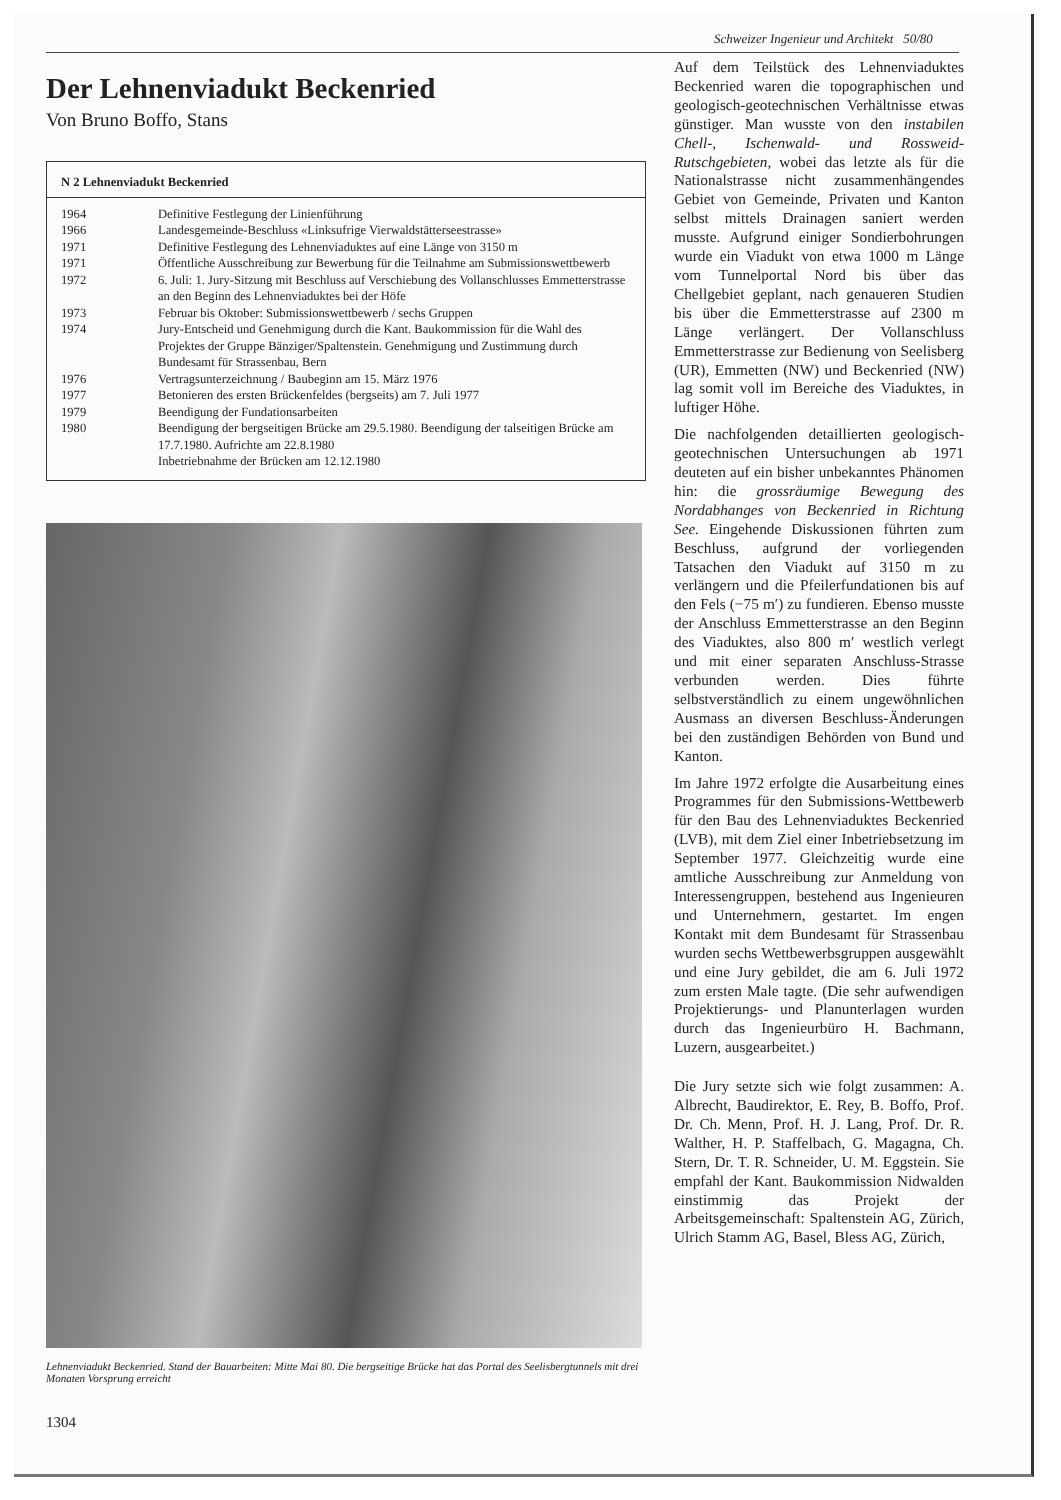Schweizer Ingenieur und Architekt 50/80
Der Lehnenviadukt Beckenried
Von Bruno Boffo, Stans
N 2 Lehnenviadukt Beckenried
| 1964 | Definitive Festlegung der Linienführung |
| 1966 | Landesgemeinde-Beschluss «Linksufrige Vierwaldstätterseestrasse» |
| 1971 | Definitive Festlegung des Lehnenviaduktes auf eine Länge von 3150 m |
| 1971 | Öffentliche Ausschreibung zur Bewerbung für die Teilnahme am Submissionswettbewerb |
| 1972 | 6. Juli: 1. Jury-Sitzung mit Beschluss auf Verschiebung des Vollanschlusses Emmetterstrasse an den Beginn des Lehnenviaduktes bei der Höfe |
| 1973 | Februar bis Oktober: Submissionswettbewerb / sechs Gruppen |
| 1974 | Jury-Entscheid und Genehmigung durch die Kant. Baukommission für die Wahl des Projektes der Gruppe Bänziger/Spaltenstein. Genehmigung und Zustimmung durch Bundesamt für Strassenbau, Bern |
| 1976 | Vertragsunterzeichnung / Baubeginn am 15. März 1976 |
| 1977 | Betonieren des ersten Brückenfeldes (bergseits) am 7. Juli 1977 |
| 1979 | Beendigung der Fundationsarbeiten |
| 1980 | Beendigung der bergseitigen Brücke am 29.5.1980. Beendigung der talseitigen Brücke am 17.7.1980. Aufrichte am 22.8.1980 Inbetriebnahme der Brücken am 12.12.1980 |
Lehnenviadukt Beckenried. Stand der Bauarbeiten: Mitte Mai 80. Die bergseitige Brücke hat das Portal des Seelisbergtunnels mit drei Monaten Vorsprung erreicht
1304
Auf dem Teilstück des Lehnenviaduktes Beckenried waren die topographischen und geologisch-geotechnischen Verhältnisse etwas günstiger. Man wusste von den instabilen Chell-, Ischenwald- und Rossweid-Rutschgebieten, wobei das letzte als für die Nationalstrasse nicht zusammenhängendes Gebiet von Gemeinde, Privaten und Kanton selbst mittels Drainagen saniert werden musste. Aufgrund einiger Sondierbohrungen wurde ein Viadukt von etwa 1000 m Länge vom Tunnelportal Nord bis über das Chellgebiet geplant, nach genaueren Studien bis über die Emmetterstrasse auf 2300 m Länge verlängert. Der Vollanschluss Emmetterstrasse zur Bedienung von Seelisberg (UR), Emmetten (NW) und Beckenried (NW) lag somit voll im Bereiche des Viaduktes, in luftiger Höhe.
Die nachfolgenden detaillierten geologisch-geotechnischen Untersuchungen ab 1971 deuteten auf ein bisher unbekanntes Phänomen hin: die grossräumige Bewegung des Nordabhanges von Beckenried in Richtung See. Eingehende Diskussionen führten zum Beschluss, aufgrund der vorliegenden Tatsachen den Viadukt auf 3150 m zu verlängern und die Pfeilerfundationen bis auf den Fels (−75 m′) zu fundieren. Ebenso musste der Anschluss Emmetterstrasse an den Beginn des Viaduktes, also 800 m′ westlich verlegt und mit einer separaten Anschluss-Strasse verbunden werden. Dies führte selbstverständlich zu einem ungewöhnlichen Ausmass an diversen Beschluss-Änderungen bei den zuständigen Behörden von Bund und Kanton.
Im Jahre 1972 erfolgte die Ausarbeitung eines Programmes für den Submissions-Wettbewerb für den Bau des Lehnenviaduktes Beckenried (LVB), mit dem Ziel einer Inbetriebsetzung im September 1977. Gleichzeitig wurde eine amtliche Ausschreibung zur Anmeldung von Interessengruppen, bestehend aus Ingenieuren und Unternehmern, gestartet. Im engen Kontakt mit dem Bundesamt für Strassenbau wurden sechs Wettbewerbsgruppen ausgewählt und eine Jury gebildet, die am 6. Juli 1972 zum ersten Male tagte. (Die sehr aufwendigen Projektierungs- und Planunterlagen wurden durch das Ingenieurbüro H. Bachmann, Luzern, ausgearbeitet.)
Die Jury setzte sich wie folgt zusammen: A. Albrecht, Baudirektor, E. Rey, B. Boffo, Prof. Dr. Ch. Menn, Prof. H. J. Lang, Prof. Dr. R. Walther, H. P. Staffelbach, G. Magagna, Ch. Stern, Dr. T. R. Schneider, U. M. Eggstein. Sie empfahl der Kant. Baukommission Nidwalden einstimmig das Projekt der Arbeitsgemeinschaft: Spaltenstein AG, Zürich, Ulrich Stamm AG, Basel, Bless AG, Zürich,